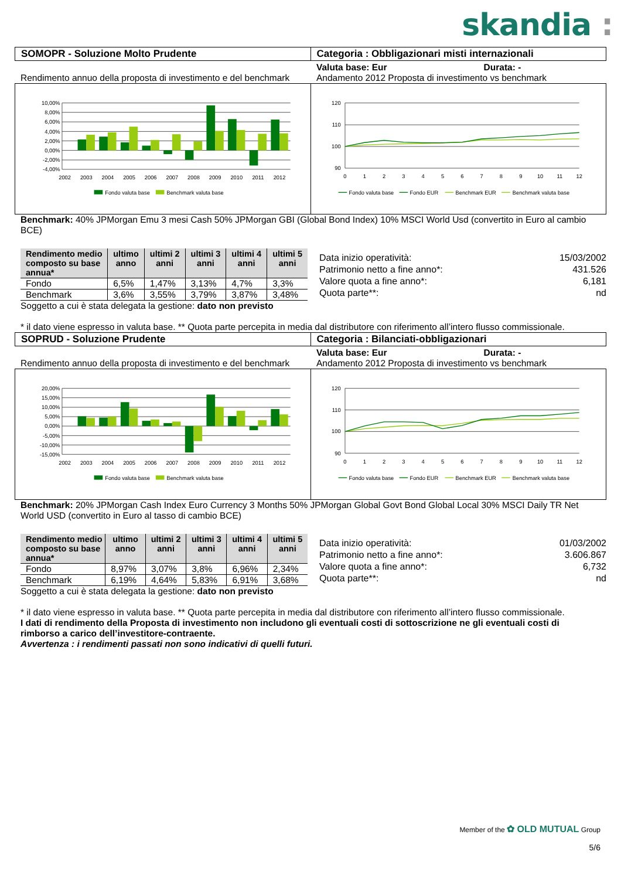skandia :
SOMOPR - Soluzione Molto Prudente
Categoria : Obbligazionari misti internazionali
Rendimento annuo della proposta di investimento e del benchmark
Valuta base: Eur Durata: -
Andamento 2012 Proposta di investimento vs benchmark
10,00%
8,00%
6,00%
4,00%
2,00%
0,00%
-2,00%
-4,00%
2002
2003
2004
2005
2006
2007
2008
2009
2010
2011
2012
Fondo valuta base
Benchmark valuta base
120
110
100
90
0
1
2
3
4
5
6
7
8
9
10
11
12
Fondo valuta base
Fondo EUR
Benchmark EUR
Benchmark valuta base
Benchmark: 40% JPMorgan Emu 3 mesi Cash 50% JPMorgan GBI (Global Bond Index) 10% MSCI World Usd (convertito in Euro al cambio BCE)
| Rendimento medio composto su base annua* | ultimo anno | ultimi 2 anni | ultimi 3 anni | ultimi 4 anni | ultimi 5 anni |
| --- | --- | --- | --- | --- | --- |
| Fondo | 6,5% | 1,47% | 3,13% | 4,7% | 3,3% |
| Benchmark | 3,6% | 3,55% | 3,79% | 3,87% | 3,48% |
Data inizio operatività: 15/03/2002
Patrimonio netto a fine anno*: 431.526
Valore quota a fine anno*: 6,181
Quota parte**: nd
Soggetto a cui è stata delegata la gestione: dato non previsto
* il dato viene espresso in valuta base. ** Quota parte percepita in media dal distributore con riferimento all’intero flusso commissionale.
SOPRUD - Soluzione Prudente Categoria : Bilanciati-obbligazionari
Rendimento annuo della proposta di investimento e del benchmark
Valuta base: Eur Durata: -
Andamento 2012 Proposta di investimento vs benchmark
20,00%
15,00%
10,00%
5,00%
0,00%
-5,00%
-10,00%
-15,00%
2002
2003
2004
2005
2006
2007
2008
2009
2010
2011
2012
Fondo valuta base
Benchmark valuta base
120
110
100
90
0
1
2
3
4
5
6
7
8
9
10
11
12
Fondo valuta base
Fondo EUR
Benchmark EUR
Benchmark valuta base
Benchmark: 20% JPMorgan Cash Index Euro Currency 3 Months 50% JPMorgan Global Govt Bond Global Local 30% MSCI Daily TR Net World USD (convertito in Euro al tasso di cambio BCE)
| Rendimento medio composto su base annua* | ultimo anno | ultimi 2 anni | ultimi 3 anni | ultimi 4 anni | ultimi 5 anni |
| --- | --- | --- | --- | --- | --- |
| Fondo | 8,97% | 3,07% | 3,8% | 6,96% | 2,34% |
| Benchmark | 6,19% | 4,64% | 5,83% | 6,91% | 3,68% |
Data inizio operatività: 01/03/2002
Patrimonio netto a fine anno*: 3.606.867
Valore quota a fine anno*: 6,732
Quota parte**: nd
Soggetto a cui è stata delegata la gestione: dato non previsto
* il dato viene espresso in valuta base. ** Quota parte percepita in media dal distributore con riferimento all’intero flusso commissionale.
I dati di rendimento della Proposta di investimento non includono gli eventuali costi di sottoscrizione ne gli eventuali costi di rimborso a carico dell’investitore-contraente.
Avvertenza : i rendimenti passati non sono indicativi di quelli futuri.
Member of the ✿ OLD MUTUAL Group
5/6